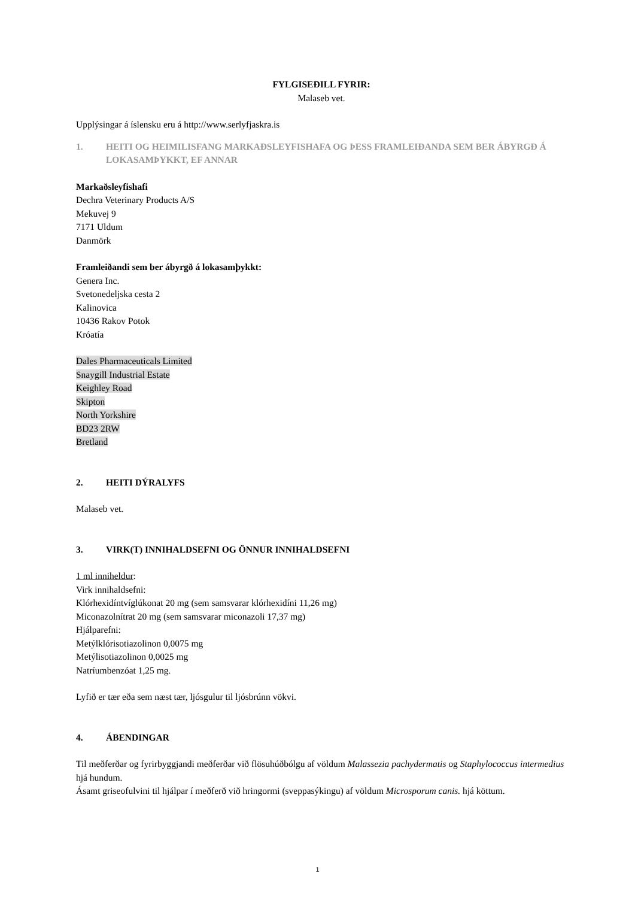FYLGISEÐILL FYRIR:
Malaseb vet.
Upplýsingar á íslensku eru á http://www.serlyfjaskra.is
1. HEITI OG HEIMILISFANG MARKAÐSLEYFISHAFA OG ÞESS FRAMLEIÐANDA SEM BER ÁBYRGÐ Á LOKASAMÞYKKT, EF ANNAR
Markaðsleyfishafi
Dechra Veterinary Products A/S
Mekuvej 9
7171 Uldum
Danmörk
Framleiðandi sem ber ábyrgð á lokasamþykkt:
Genera Inc.
Svetonedeljska cesta 2
Kalinovica
10436 Rakov Potok
Króatía
Dales Pharmaceuticals Limited
Snaygill Industrial Estate
Keighley Road
Skipton
North Yorkshire
BD23 2RW
Bretland
2. HEITI DÝRALYFS
Malaseb vet.
3. VIRK(T) INNIHALDSEFNI OG ÖNNUR INNIHALDSEFNI
1 ml inniheldur:
Virk innihaldsefni:
Klórhexidíntvíglúkonat 20 mg (sem samsvarar klórhexidíni 11,26 mg)
Miconazolnítrat 20 mg (sem samsvarar miconazoli 17,37 mg)
Hjálparefni:
Metýlklórisotiazolinon 0,0075 mg
Metýlisotiazolinon 0,0025 mg
Natríumbenzóat 1,25 mg.
Lyfið er tær eða sem næst tær, ljósgulur til ljósbrúnn vökvi.
4. ÁBENDINGAR
Til meðferðar og fyrirbyggjandi meðferðar við flösuhúðbólgu af völdum Malassezia pachydermatis og Staphylococcus intermedius hjá hundum.
Ásamt griseofulvini til hjálpar í meðferð við hringormi (sveppasýkingu) af völdum Microsporum canis. hjá köttum.
1